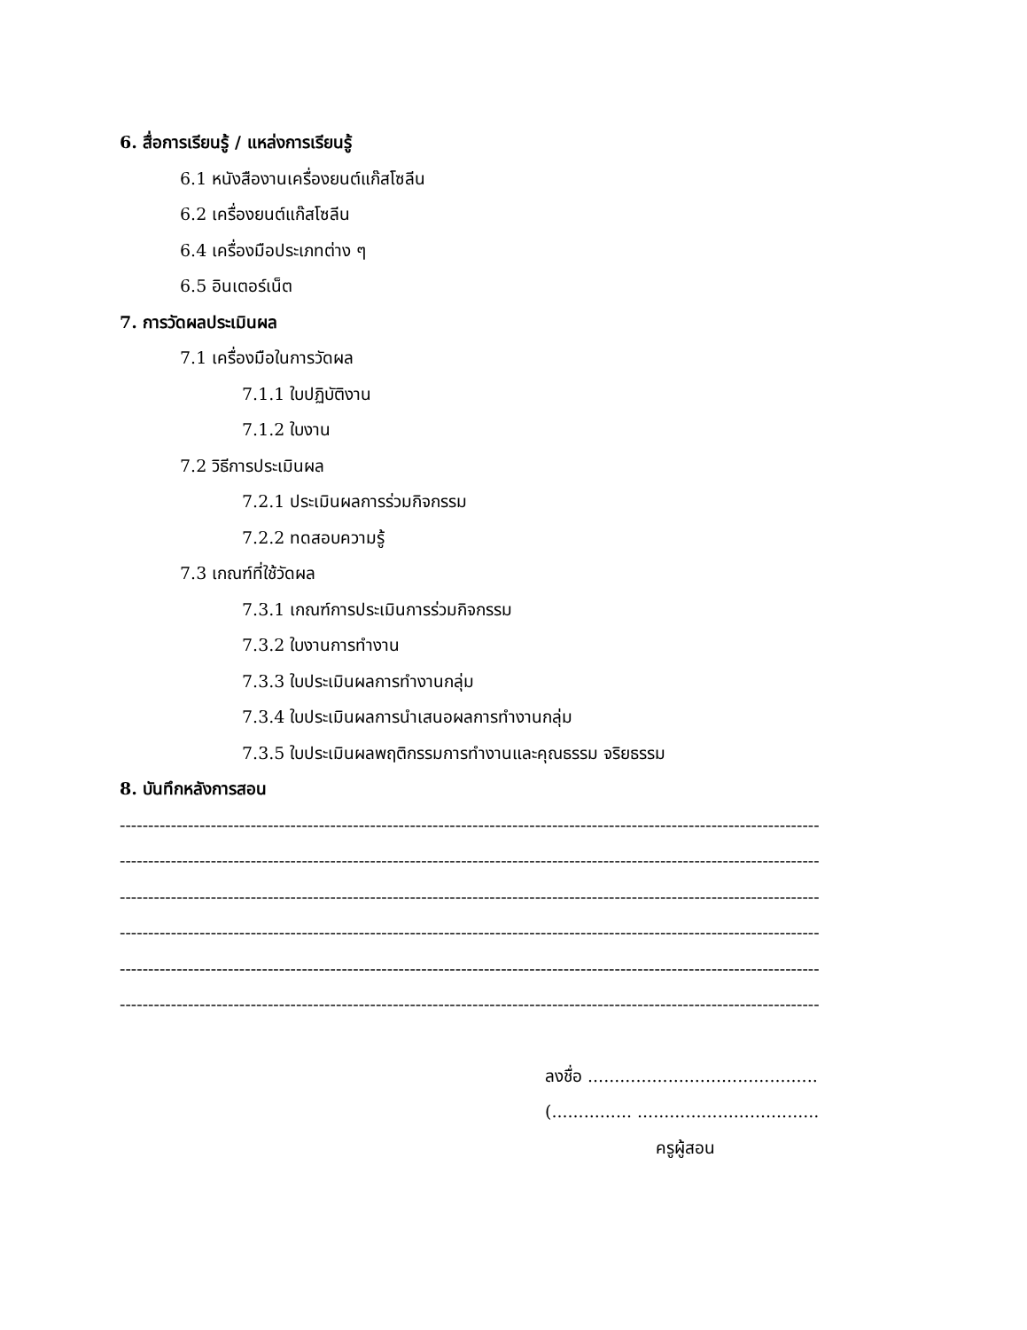6. สื่อการเรียนรู้ / แหล่งการเรียนรู้
6.1 หนังสืองานเครื่องยนต์แก๊สโซลีน
6.2 เครื่องยนต์แก๊สโซลีน
6.4 เครื่องมือประเภทต่าง ๆ
6.5 อินเตอร์เน็ต
7. การวัดผลประเมินผล
7.1 เครื่องมือในการวัดผล
7.1.1 ใบปฏิบัติงาน
7.1.2 ใบงาน
7.2 วิธีการประเมินผล
7.2.1 ประเมินผลการร่วมกิจกรรม
7.2.2 ทดสอบความรู้
7.3 เกณฑ์ที่ใช้วัดผล
7.3.1 เกณฑ์การประเมินการร่วมกิจกรรม
7.3.2 ใบงานการทำงาน
7.3.3 ใบประเมินผลการทำงานกลุ่ม
7.3.4 ใบประเมินผลการนำเสนอผลการทำงานกลุ่ม
7.3.5 ใบประเมินผลพฤติกรรมการทำงานและคุณธรรม จริยธรรม
8. บันทึกหลังการสอน
------------------------------------------------------------------------------------------------------------------------------
------------------------------------------------------------------------------------------------------------------------------
------------------------------------------------------------------------------------------------------------------------------
------------------------------------------------------------------------------------------------------------------------------
------------------------------------------------------------------------------------------------------------------------------
------------------------------------------------------------------------------------------------------------------------------
ลงชื่อ ...........................................
(............... ....................................... )
ครูผู้สอน